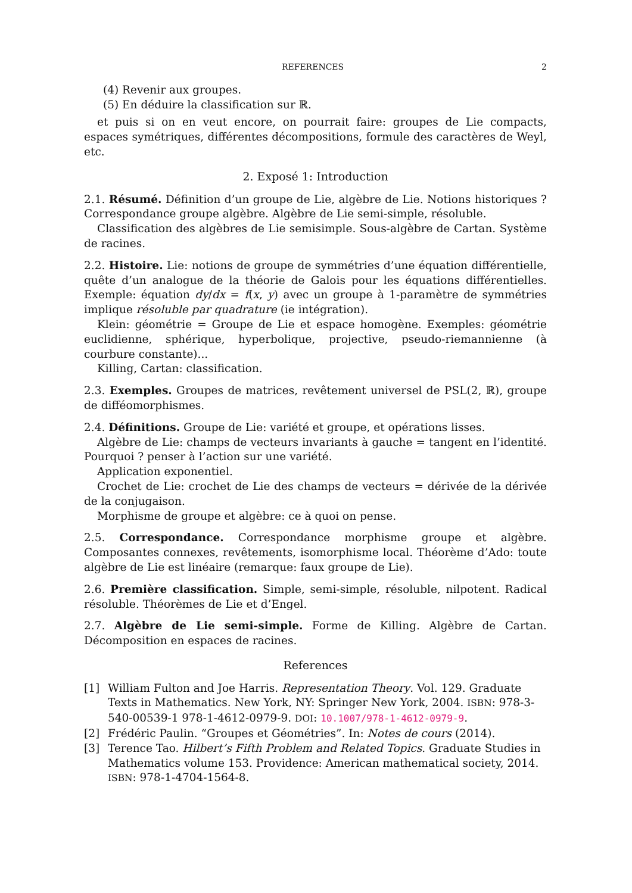REFERENCES 2
(4) Revenir aux groupes.
(5) En déduire la classification sur ℝ.
et puis si on en veut encore, on pourrait faire: groupes de Lie compacts, espaces symétriques, différentes décompositions, formule des caractères de Weyl, etc.
2. Exposé 1: Introduction
2.1. Résumé. Définition d’un groupe de Lie, algèbre de Lie. Notions historiques ? Correspondance groupe algèbre. Algèbre de Lie semi-simple, résoluble.
Classification des algèbres de Lie semisimple. Sous-algèbre de Cartan. Système de racines.
2.2. Histoire. Lie: notions de groupe de symmétries d’une équation différentielle, quête d’un analogue de la théorie de Galois pour les équations différentielles. Exemple: équation dy/dx = f(x, y) avec un groupe à 1-paramètre de symmétries implique résoluble par quadrature (ie intégration).
Klein: géométrie = Groupe de Lie et espace homogène. Exemples: géométrie euclidienne, sphérique, hyperbolique, projective, pseudo-riemannienne (à courbure constante)...
Killing, Cartan: classification.
2.3. Exemples. Groupes de matrices, revêtement universel de PSL(2, ℝ), groupe de difféomorphismes.
2.4. Définitions. Groupe de Lie: variété et groupe, et opérations lisses.
Algèbre de Lie: champs de vecteurs invariants à gauche = tangent en l’identité. Pourquoi ? penser à l’action sur une variété.
Application exponentiel.
Crochet de Lie: crochet de Lie des champs de vecteurs = dérivée de la dérivée de la conjugaison.
Morphisme de groupe et algèbre: ce à quoi on pense.
2.5. Correspondance. Correspondance morphisme groupe et algèbre. Composantes connexes, revêtements, isomorphisme local. Théorème d’Ado: toute algèbre de Lie est linéaire (remarque: faux groupe de Lie).
2.6. Première classification. Simple, semi-simple, résoluble, nilpotent. Radical résoluble. Théorèmes de Lie et d’Engel.
2.7. Algèbre de Lie semi-simple. Forme de Killing. Algèbre de Cartan. Décomposition en espaces de racines.
References
[1] William Fulton and Joe Harris. Representation Theory. Vol. 129. Graduate Texts in Mathematics. New York, NY: Springer New York, 2004. ISBN: 978-3-540-00539-1 978-1-4612-0979-9. DOI: 10.1007/978-1-4612-0979-9.
[2] Frédéric Paulin. “Groupes et Géométries”. In: Notes de cours (2014).
[3] Terence Tao. Hilbert’s Fifth Problem and Related Topics. Graduate Studies in Mathematics volume 153. Providence: American mathematical society, 2014. ISBN: 978-1-4704-1564-8.